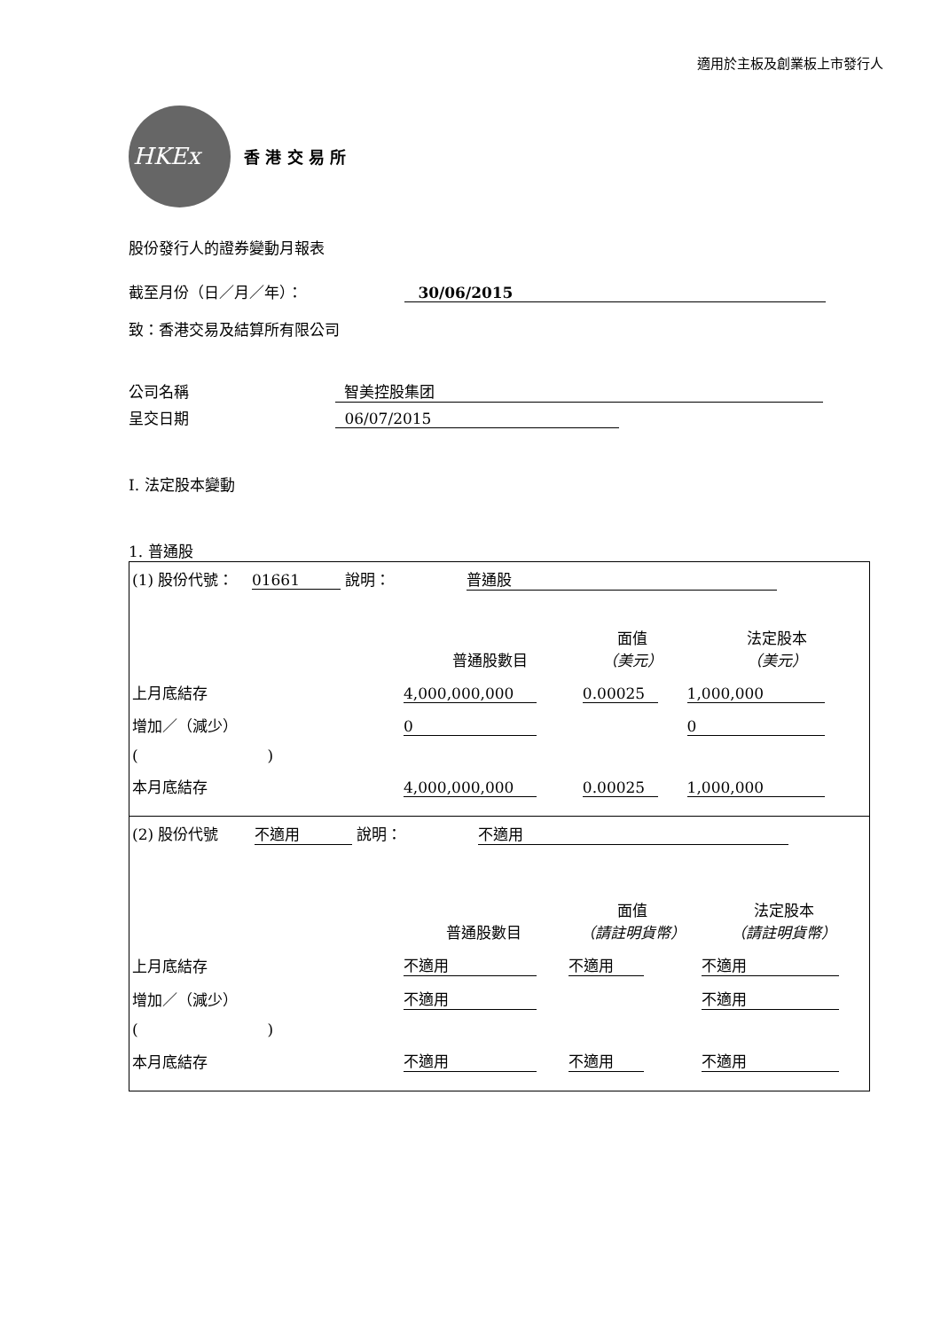適用於主板及創業板上市發行人
HKEx
香 港 交 易 所
股份發行人的證券變動月報表
截至月份（日／月／年）： 30/06/2015
致：香港交易及結算所有限公司
公司名稱 智美控股集团
呈交日期 06/07/2015
I. 法定股本變動
1. 普通股
| (1) 股份代號： 01661 說明： 普通股 | | | |
| | 普通股數目 | 面值 （美元） | 法定股本 （美元） |
| 上月底結存 | 4,000,000,000 | 0.00025 | 1,000,000 |
| 增加／（減少） | 0 | | 0 |
| ( ) | | | |
| 本月底結存 | 4,000,000,000 | 0.00025 | 1,000,000 |
| (2) 股份代號 不適用 說明： 不適用 | | | |
| | 普通股數目 | 面值 （請註明貨幣） | 法定股本 （請註明貨幣） |
| 上月底結存 | 不適用 | 不適用 | 不適用 |
| 增加／（減少） | 不適用 | | 不適用 |
| ( ) | | | |
| 本月底結存 | 不適用 | 不適用 | 不適用 |